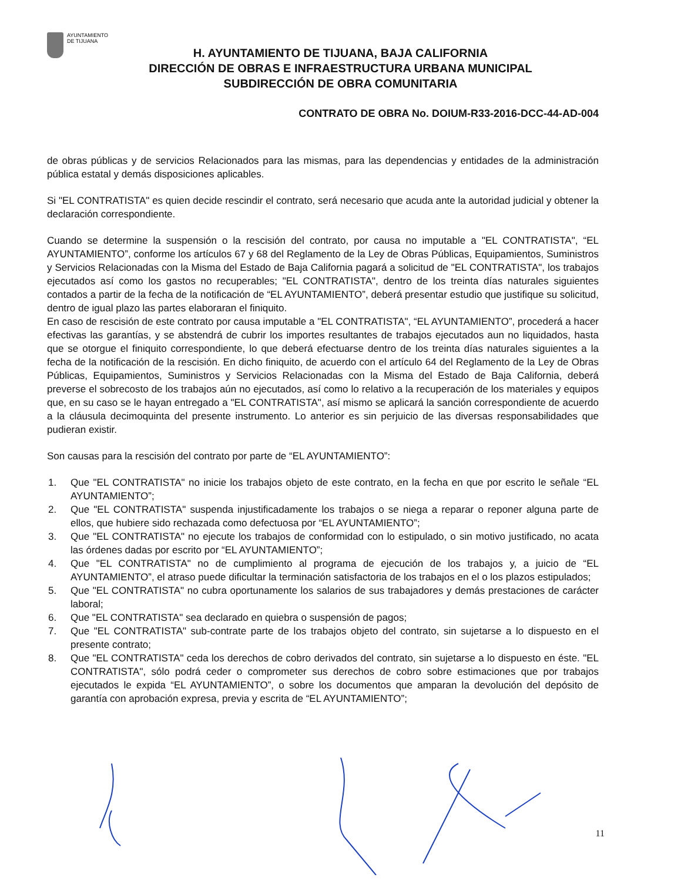AYUNTAMIENTO
DE TIJUANA
H. AYUNTAMIENTO DE TIJUANA, BAJA CALIFORNIA
DIRECCIÓN DE OBRAS E INFRAESTRUCTURA URBANA MUNICIPAL
SUBDIRECCIÓN DE OBRA COMUNITARIA
CONTRATO DE OBRA No. DOIUM-R33-2016-DCC-44-AD-004
de obras públicas y de servicios Relacionados para las mismas, para las dependencias y entidades de la administración pública estatal y demás disposiciones aplicables.
Si "EL CONTRATISTA" es quien decide rescindir el contrato, será necesario que acuda ante la autoridad judicial y obtener la declaración correspondiente.
Cuando se determine la suspensión o la rescisión del contrato, por causa no imputable a "EL CONTRATISTA", “EL AYUNTAMIENTO”, conforme los artículos 67 y 68 del Reglamento de la Ley de Obras Públicas, Equipamientos, Suministros y Servicios Relacionadas con la Misma del Estado de Baja California pagará a solicitud de "EL CONTRATISTA", los trabajos ejecutados así como los gastos no recuperables; "EL CONTRATISTA", dentro de los treinta días naturales siguientes contados a partir de la fecha de la notificación de “EL AYUNTAMIENTO”, deberá presentar estudio que justifique su solicitud, dentro de igual plazo las partes elaboraran el finiquito.
En caso de rescisión de este contrato por causa imputable a "EL CONTRATISTA", “EL AYUNTAMIENTO”, procederá a hacer efectivas las garantías, y se abstendrá de cubrir los importes resultantes de trabajos ejecutados aun no liquidados, hasta que se otorgue el finiquito correspondiente, lo que deberá efectuarse dentro de los treinta días naturales siguientes a la fecha de la notificación de la rescisión. En dicho finiquito, de acuerdo con el artículo 64 del Reglamento de la Ley de Obras Públicas, Equipamientos, Suministros y Servicios Relacionadas con la Misma del Estado de Baja California, deberá preverse el sobrecosto de los trabajos aún no ejecutados, así como lo relativo a la recuperación de los materiales y equipos que, en su caso se le hayan entregado a "EL CONTRATISTA", así mismo se aplicará la sanción correspondiente de acuerdo a la cláusula decimoquinta del presente instrumento. Lo anterior es sin perjuicio de las diversas responsabilidades que pudieran existir.
Son causas para la rescisión del contrato por parte de “EL AYUNTAMIENTO”:
1. Que "EL CONTRATISTA" no inicie los trabajos objeto de este contrato, en la fecha en que por escrito le señale “EL AYUNTAMIENTO”;
2. Que "EL CONTRATISTA" suspenda injustificadamente los trabajos o se niega a reparar o reponer alguna parte de ellos, que hubiere sido rechazada como defectuosa por “EL AYUNTAMIENTO”;
3. Que "EL CONTRATISTA" no ejecute los trabajos de conformidad con lo estipulado, o sin motivo justificado, no acata las órdenes dadas por escrito por “EL AYUNTAMIENTO”;
4. Que "EL CONTRATISTA" no de cumplimiento al programa de ejecución de los trabajos y, a juicio de “EL AYUNTAMIENTO”, el atraso puede dificultar la terminación satisfactoria de los trabajos en el o los plazos estipulados;
5. Que "EL CONTRATISTA" no cubra oportunamente los salarios de sus trabajadores y demás prestaciones de carácter laboral;
6. Que "EL CONTRATISTA" sea declarado en quiebra o suspensión de pagos;
7. Que "EL CONTRATISTA" sub-contrate parte de los trabajos objeto del contrato, sin sujetarse a lo dispuesto en el presente contrato;
8. Que "EL CONTRATISTA" ceda los derechos de cobro derivados del contrato, sin sujetarse a lo dispuesto en éste. "EL CONTRATISTA", sólo podrá ceder o comprometer sus derechos de cobro sobre estimaciones que por trabajos ejecutados le expida “EL AYUNTAMIENTO”, o sobre los documentos que amparan la devolución del depósito de garantía con aprobación expresa, previa y escrita de “EL AYUNTAMIENTO”;
11